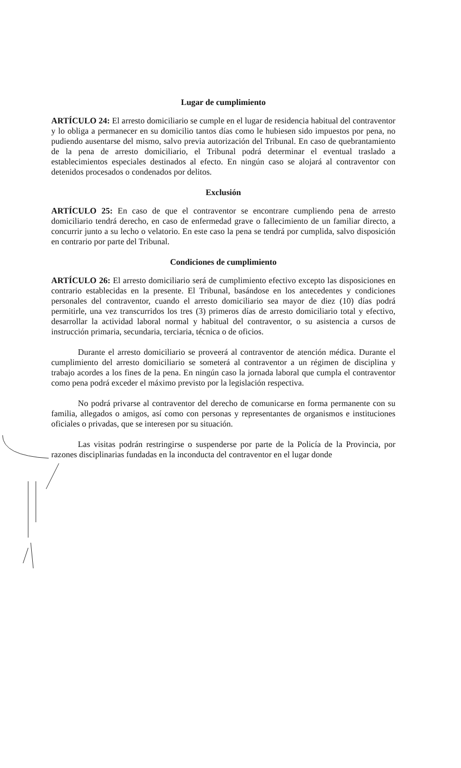Lugar de cumplimiento
ARTÍCULO 24: El arresto domiciliario se cumple en el lugar de residencia habitual del contraventor y lo obliga a permanecer en su domicilio tantos días como le hubiesen sido impuestos por pena, no pudiendo ausentarse del mismo, salvo previa autorización del Tribunal. En caso de quebrantamiento de la pena de arresto domiciliario, el Tribunal podrá determinar el eventual traslado a establecimientos especiales destinados al efecto. En ningún caso se alojará al contraventor con detenidos procesados o condenados por delitos.
Exclusión
ARTÍCULO 25: En caso de que el contraventor se encontrare cumpliendo pena de arresto domiciliario tendrá derecho, en caso de enfermedad grave o fallecimiento de un familiar directo, a concurrir junto a su lecho o velatorio. En este caso la pena se tendrá por cumplida, salvo disposición en contrario por parte del Tribunal.
Condiciones de cumplimiento
ARTÍCULO 26: El arresto domiciliario será de cumplimiento efectivo excepto las disposiciones en contrario establecidas en la presente. El Tribunal, basándose en los antecedentes y condiciones personales del contraventor, cuando el arresto domiciliario sea mayor de diez (10) días podrá permitirle, una vez transcurridos los tres (3) primeros días de arresto domiciliario total y efectivo, desarrollar la actividad laboral normal y habitual del contraventor, o su asistencia a cursos de instrucción primaria, secundaria, terciaria, técnica o de oficios.
Durante el arresto domiciliario se proveerá al contraventor de atención médica. Durante el cumplimiento del arresto domiciliario se someterá al contraventor a un régimen de disciplina y trabajo acordes a los fines de la pena. En ningún caso la jornada laboral que cumpla el contraventor como pena podrá exceder el máximo previsto por la legislación respectiva.
No podrá privarse al contraventor del derecho de comunicarse en forma permanente con su familia, allegados o amigos, así como con personas y representantes de organismos e instituciones oficiales o privadas, que se interesen por su situación.
Las visitas podrán restringirse o suspenderse por parte de la Policía de la Provincia, por razones disciplinarias fundadas en la inconducta del contraventor en el lugar donde